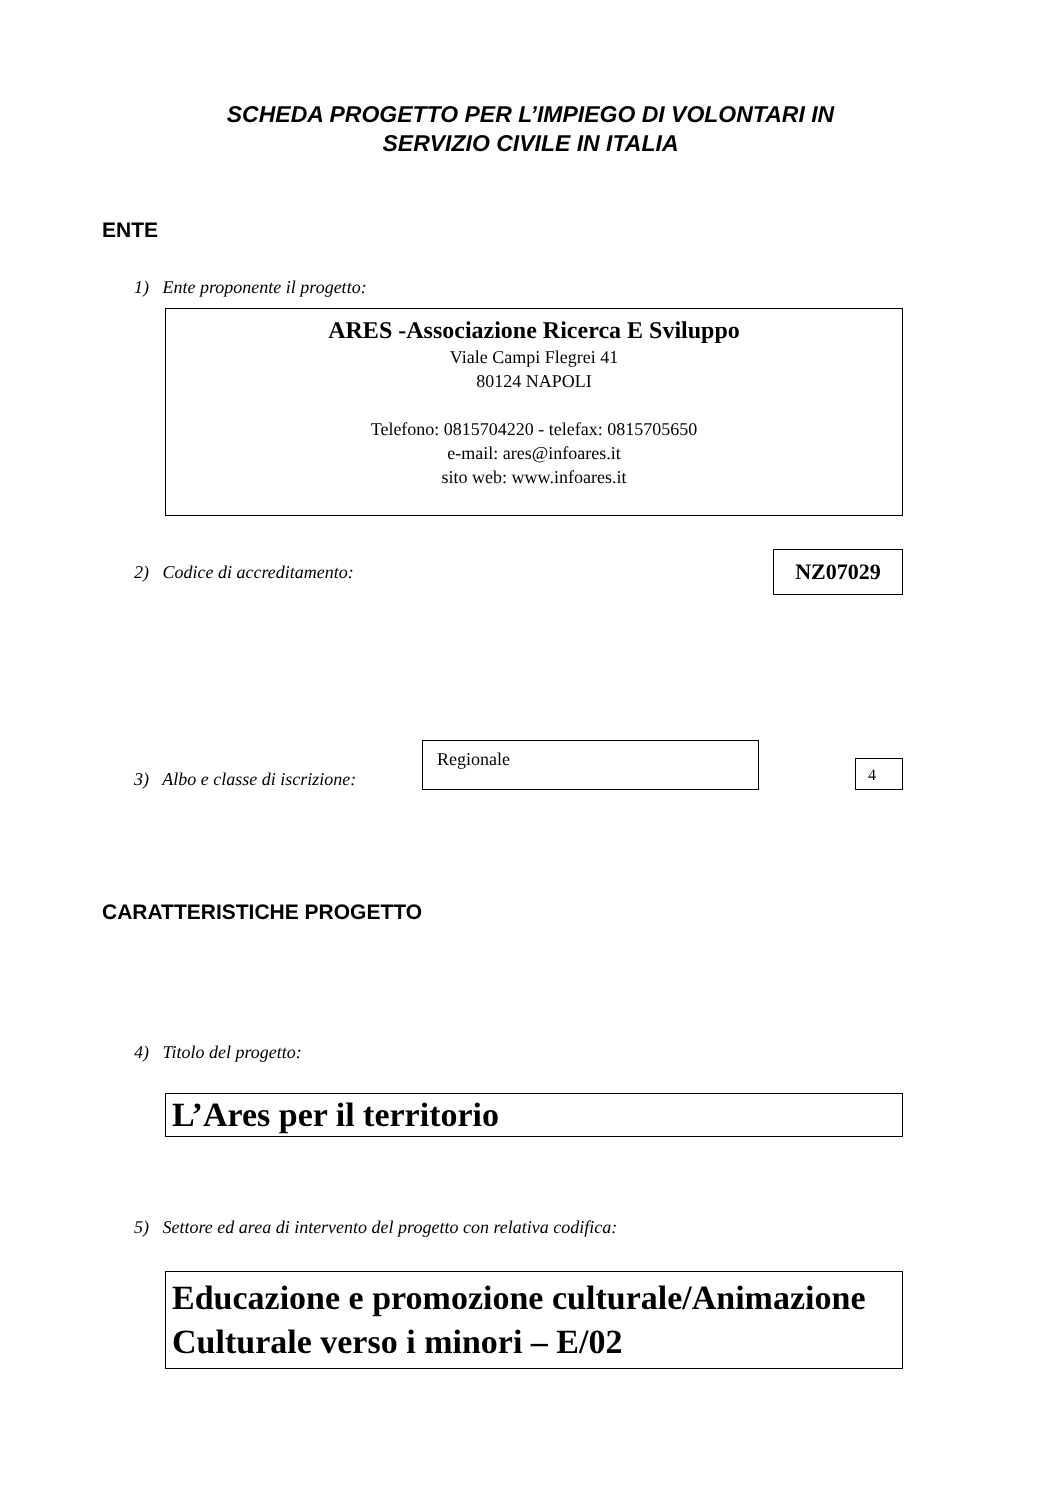SCHEDA PROGETTO PER L’IMPIEGO DI VOLONTARI IN
SERVIZIO CIVILE IN ITALIA
ENTE
1) Ente proponente il progetto:
ARES -Associazione Ricerca E Sviluppo
Viale Campi Flegrei 41
80124 NAPOLI
Telefono: 0815704220 - telefax: 0815705650
e-mail: ares@infoares.it
sito web: www.infoares.it
2) Codice di accreditamento:
NZ07029
3) Albo e classe di iscrizione:
Regionale
4
CARATTERISTICHE PROGETTO
4) Titolo del progetto:
L’Ares per il territorio
5) Settore ed area di intervento del progetto con relativa codifica:
Educazione e promozione culturale/Animazione Culturale verso i minori – E/02